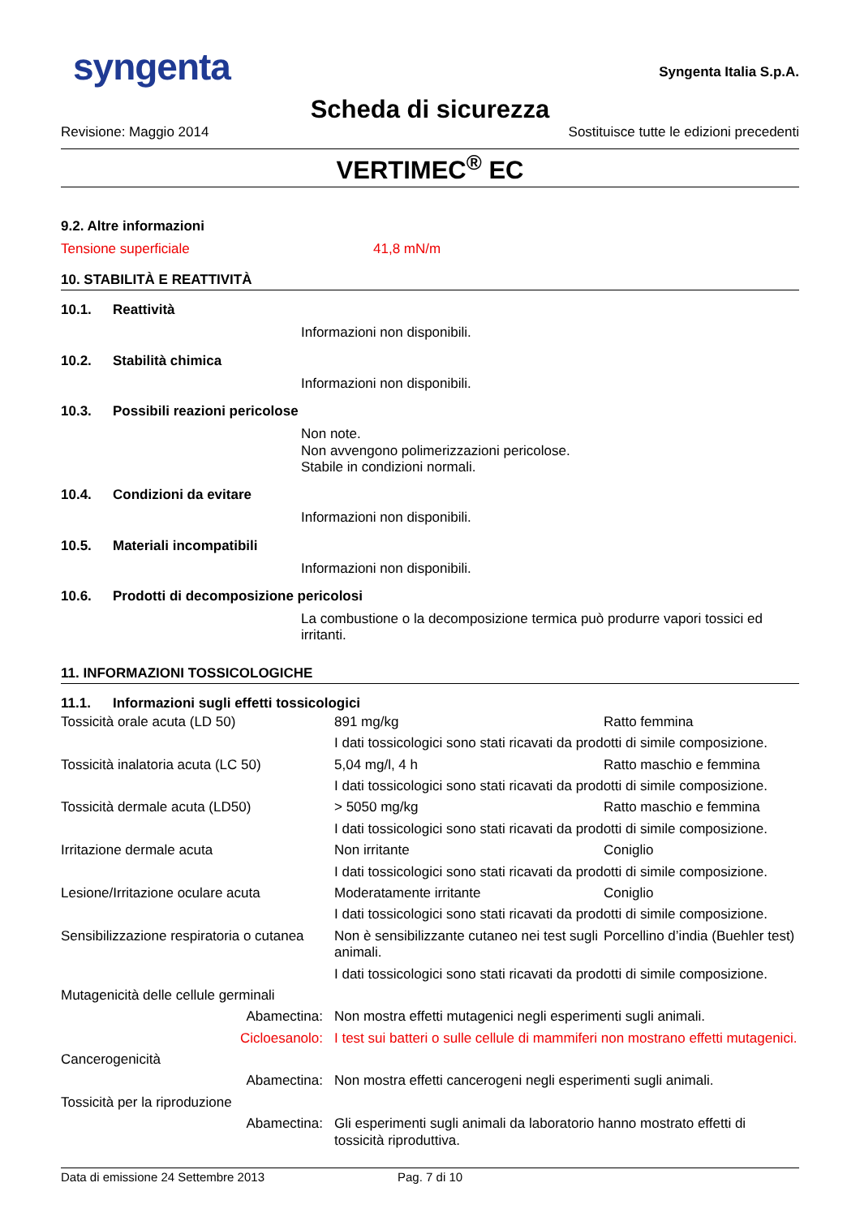syngenta
Syngenta Italia S.p.A.
Scheda di sicurezza
Revisione: Maggio 2014 Sostituisce tutte le edizioni precedenti
VERTIMEC<sup>®</sup> EC
9.2. Altre informazioni
Tensione superficiale 41,8 mN/m
10. STABILITÀ E REATTIVITÀ
10.1. Reattività
Informazioni non disponibili.
10.2. Stabilità chimica
Informazioni non disponibili.
10.3. Possibili reazioni pericolose
Non note.
Non avvengono polimerizzazioni pericolose.
Stabile in condizioni normali.
10.4. Condizioni da evitare
Informazioni non disponibili.
10.5. Materiali incompatibili
Informazioni non disponibili.
10.6. Prodotti di decomposizione pericolosi
La combustione o la decomposizione termica può produrre vapori tossici ed irritanti.
11. INFORMAZIONI TOSSICOLOGICHE
11.1. Informazioni sugli effetti tossicologici
| Tossicità orale acuta (LD 50) | 891 mg/kg | Ratto femmina |
| | I dati tossicologici sono stati ricavati da prodotti di simile composizione. | |
| Tossicità inalatoria acuta (LC 50) | 5,04 mg/l, 4 h | Ratto maschio e femmina |
| | I dati tossicologici sono stati ricavati da prodotti di simile composizione. | |
| Tossicità dermale acuta (LD50) | > 5050 mg/kg | Ratto maschio e femmina |
| | I dati tossicologici sono stati ricavati da prodotti di simile composizione. | |
| Irritazione dermale acuta | Non irritante | Coniglio |
| | I dati tossicologici sono stati ricavati da prodotti di simile composizione. | |
| Lesione/Irritazione oculare acuta | Moderatamente irritante | Coniglio |
| | I dati tossicologici sono stati ricavati da prodotti di simile composizione. | |
| Sensibilizzazione respiratoria o cutanea | Non è sensibilizzante cutaneo nei test sugli animali. | Porcellino d’india (Buehler test) |
| | I dati tossicologici sono stati ricavati da prodotti di simile composizione. | |
| Mutagenicità delle cellule germinali | | |
| Abamectina: | Non mostra effetti mutagenici negli esperimenti sugli animali. | |
| Cicloesanolo: | I test sui batteri o sulle cellule di mammiferi non mostrano effetti mutagenici. | |
| Cancerogenicità | | |
| Abamectina: | Non mostra effetti cancerogeni negli esperimenti sugli animali. | |
| Tossicità per la riproduzione | | |
| Abamectina: | Gli esperimenti sugli animali da laboratorio hanno mostrato effetti di tossicità riproduttiva. | |
Data di emissione 24 Settembre 2013 Pag. 7 di 10